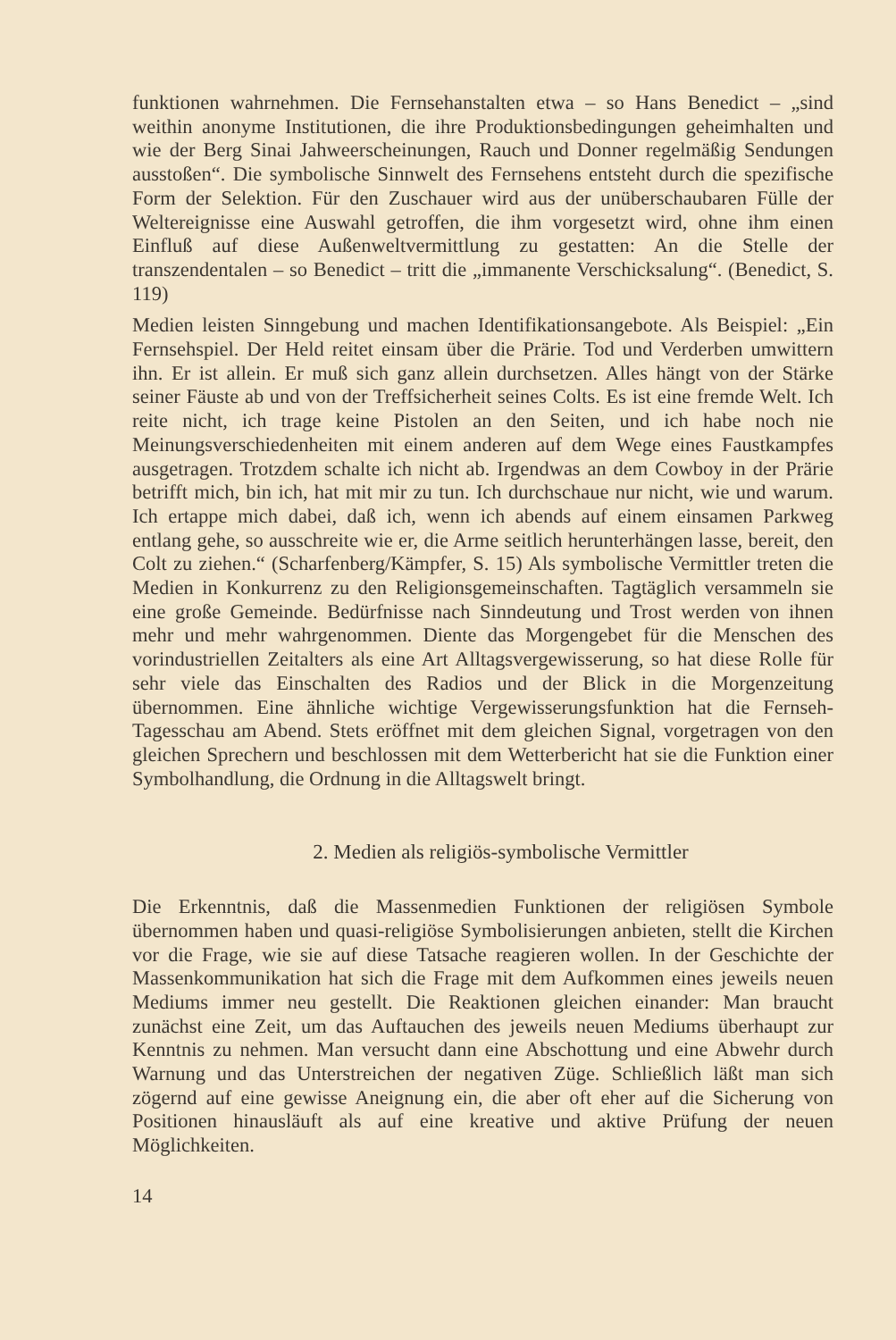funktionen wahrnehmen. Die Fernsehanstalten etwa – so Hans Benedict – „sind weithin anonyme Institutionen, die ihre Produktionsbedingungen geheimhalten und wie der Berg Sinai Jahweerscheinungen, Rauch und Donner regelmäßig Sendungen ausstoßen“. Die symbolische Sinnwelt des Fernsehens entsteht durch die spezifische Form der Selektion. Für den Zuschauer wird aus der unüberschaubaren Fülle der Weltereignisse eine Auswahl getroffen, die ihm vorgesetzt wird, ohne ihm einen Einfluß auf diese Außenweltvermittlung zu gestatten: An die Stelle der transzendentalen – so Benedict – tritt die „immanente Verschicksalung“. (Benedict, S. 119)
Medien leisten Sinngebung und machen Identifikationsangebote. Als Beispiel: „Ein Fernsehspiel. Der Held reitet einsam über die Prärie. Tod und Verderben umwittern ihn. Er ist allein. Er muß sich ganz allein durchsetzen. Alles hängt von der Stärke seiner Fäuste ab und von der Treffsicherheit seines Colts. Es ist eine fremde Welt. Ich reite nicht, ich trage keine Pistolen an den Seiten, und ich habe noch nie Meinungsverschiedenheiten mit einem anderen auf dem Wege eines Faustkampfes ausgetragen. Trotzdem schalte ich nicht ab. Irgendwas an dem Cowboy in der Prärie betrifft mich, bin ich, hat mit mir zu tun. Ich durchschaue nur nicht, wie und warum. Ich ertappe mich dabei, daß ich, wenn ich abends auf einem einsamen Parkweg entlang gehe, so ausschreite wie er, die Arme seitlich herunterhängen lasse, bereit, den Colt zu ziehen.“ (Scharfenberg/Kämpfer, S. 15) Als symbolische Vermittler treten die Medien in Konkurrenz zu den Religionsgemeinschaften. Tagtäglich versammeln sie eine große Gemeinde. Bedürfnisse nach Sinndeutung und Trost werden von ihnen mehr und mehr wahrgenommen. Diente das Morgengebet für die Menschen des vorindustriellen Zeitalters als eine Art Alltagsvergewisserung, so hat diese Rolle für sehr viele das Einschalten des Radios und der Blick in die Morgenzeitung übernommen. Eine ähnliche wichtige Vergewisserungsfunktion hat die Fernseh-Tagesschau am Abend. Stets eröffnet mit dem gleichen Signal, vorgetragen von den gleichen Sprechern und beschlossen mit dem Wetterbericht hat sie die Funktion einer Symbolhandlung, die Ordnung in die Alltagswelt bringt.
2. Medien als religiös-symbolische Vermittler
Die Erkenntnis, daß die Massenmedien Funktionen der religiösen Symbole übernommen haben und quasi-religiöse Symbolisierungen anbieten, stellt die Kirchen vor die Frage, wie sie auf diese Tatsache reagieren wollen. In der Geschichte der Massenkommunikation hat sich die Frage mit dem Aufkommen eines jeweils neuen Mediums immer neu gestellt. Die Reaktionen gleichen einander: Man braucht zunächst eine Zeit, um das Auftauchen des jeweils neuen Mediums überhaupt zur Kenntnis zu nehmen. Man versucht dann eine Abschottung und eine Abwehr durch Warnung und das Unterstreichen der negativen Züge. Schließlich läßt man sich zögernd auf eine gewisse Aneignung ein, die aber oft eher auf die Sicherung von Positionen hinausläuft als auf eine kreative und aktive Prüfung der neuen Möglichkeiten.
14